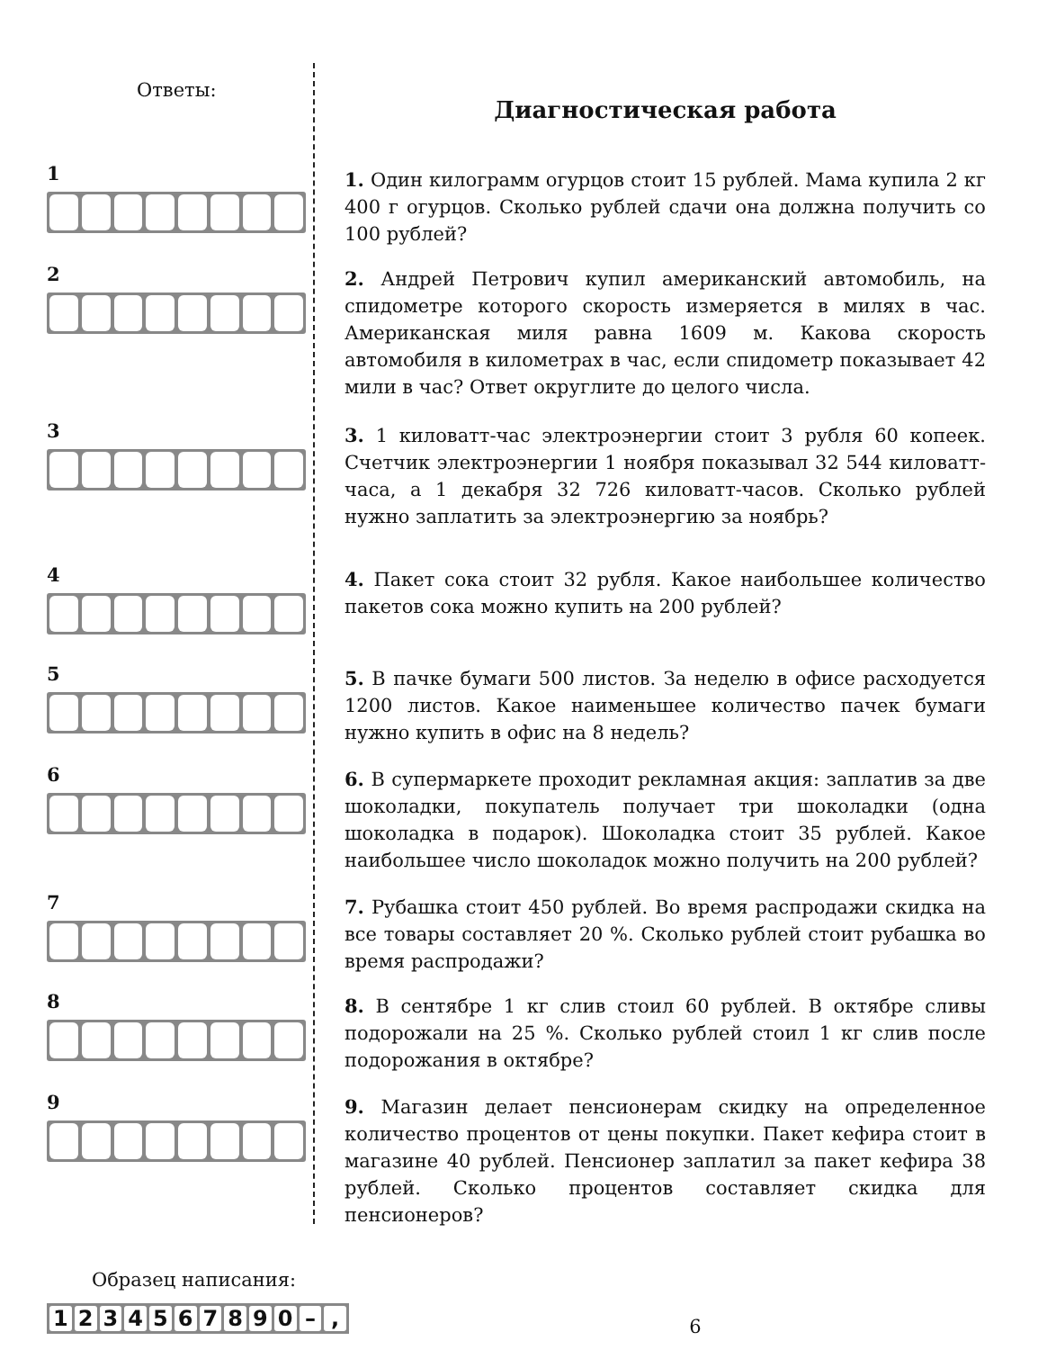Ответы:
1
2
3
4
5
6
7
8
9
Образец написания:
1234567890 –,
Диагностическая работа
1. Один килограмм огурцов стоит 15 рублей. Мама купила 2 кг 400 г огурцов. Сколько рублей сдачи она должна получить со 100 рублей?
2. Андрей Петрович купил американский автомобиль, на спидометре которого скорость измеряется в милях в час. Американская миля равна 1609 м. Какова скорость автомобиля в километрах в час, если спидометр показывает 42 мили в час? Ответ округлите до целого числа.
3. 1 киловатт-час электроэнергии стоит 3 рубля 60 копеек. Счетчик электроэнергии 1 ноября показывал 32 544 киловатт-часа, а 1 декабря 32 726 киловатт-часов. Сколько рублей нужно заплатить за электроэнергию за ноябрь?
4. Пакет сока стоит 32 рубля. Какое наибольшее количество пакетов сока можно купить на 200 рублей?
5. В пачке бумаги 500 листов. За неделю в офисе расходуется 1200 листов. Какое наименьшее количество пачек бумаги нужно купить в офис на 8 недель?
6. В супермаркете проходит рекламная акция: заплатив за две шоколадки, покупатель получает три шоколадки (одна шоколадка в подарок). Шоколадка стоит 35 рублей. Какое наибольшее число шоколадок можно получить на 200 рублей?
7. Рубашка стоит 450 рублей. Во время распродажи скидка на все товары составляет 20 %. Сколько рублей стоит рубашка во время распродажи?
8. В сентябре 1 кг слив стоил 60 рублей. В октябре сливы подорожали на 25 %. Сколько рублей стоил 1 кг слив после подорожания в октябре?
9. Магазин делает пенсионерам скидку на определенное количество процентов от цены покупки. Пакет кефира стоит в магазине 40 рублей. Пенсионер заплатил за пакет кефира 38 рублей. Сколько процентов составляет скидка для пенсионеров?
6